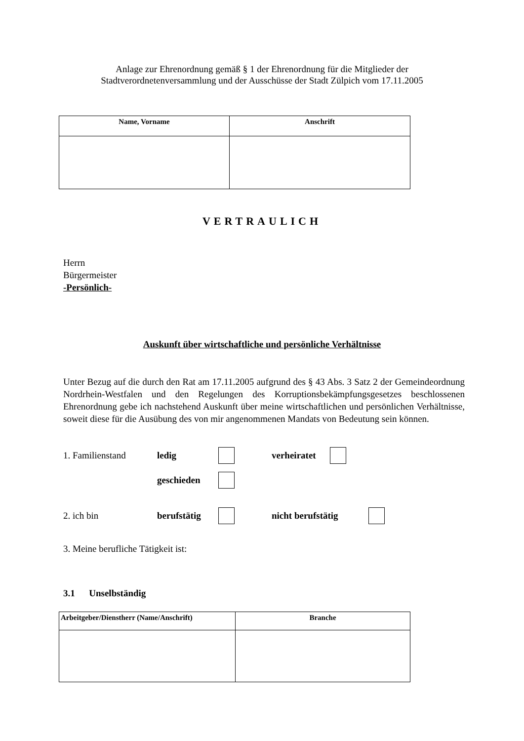Anlage zur Ehrenordnung gemäß § 1 der Ehrenordnung für die Mitglieder der
Stadtverordnetenversammlung und der Ausschüsse der Stadt Zülpich vom 17.11.2005
| Name, Vorname | Anschrift |
| --- | --- |
VERTRAULICH
Herrn
Bürgermeister
-Persönlich-
Auskunft über wirtschaftliche und persönliche Verhältnisse
Unter Bezug auf die durch den Rat am 17.11.2005 aufgrund des § 43 Abs. 3 Satz 2 der Gemeindeordnung Nordrhein-Westfalen und den Regelungen des Korruptionsbekämpfungsgesetzes beschlossenen Ehrenordnung gebe ich nachstehend Auskunft über meine wirtschaftlichen und persönlichen Verhältnisse, soweit diese für die Ausübung des von mir angenommenen Mandats von Bedeutung sein können.
1. Familienstand ledig verheiratet
geschieden
2. ich bin berufstätig nicht berufstätig
3. Meine berufliche Tätigkeit ist:
3.1 Unselbständig
| Arbeitgeber/Dienstherr (Name/Anschrift) | Branche |
| --- | --- |